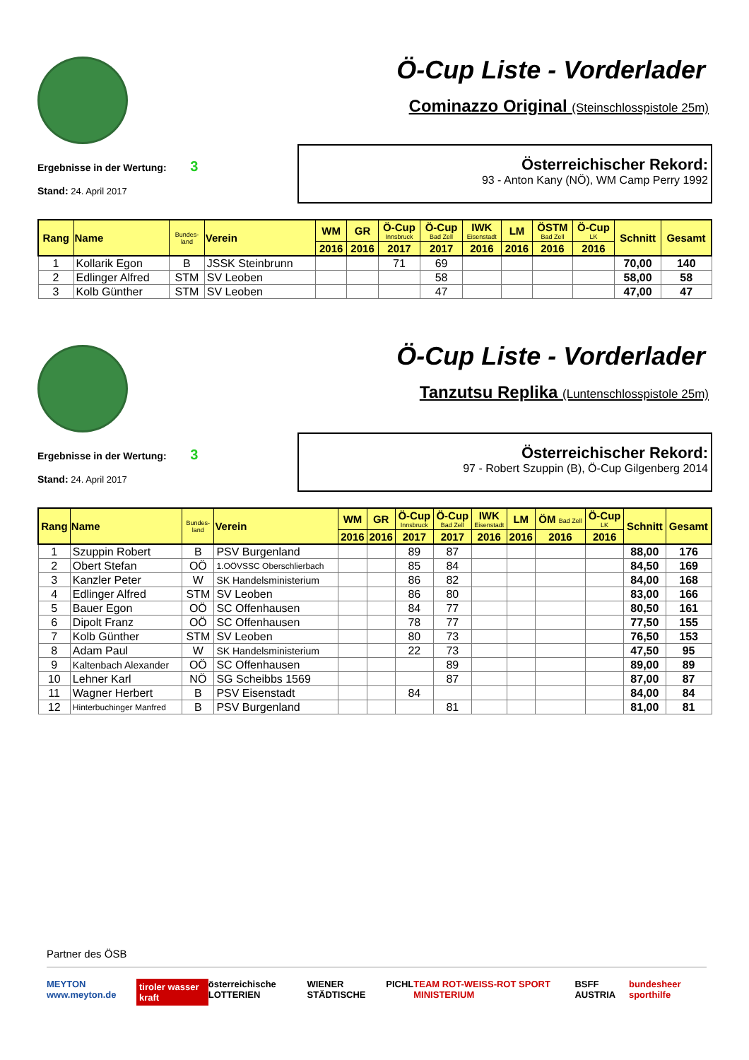Ö-Cup Liste - Vorderlader
Cominazzo Original (Steinschlosspistole 25m)
Ergebnisse in der Wertung: 3
Stand: 24. April 2017
Österreichischer Rekord:
93 - Anton Kany (NÖ), WM Camp Perry 1992
| Rang | Name | Bundes- land | Verein | WM | GR | Ö-Cup Innsbruck | Ö-Cup Bad Zell | IWK Eisenstadt | LM | ÖSTM Bad Zell | Ö-Cup LK | Schnitt | Gesamt |
| --- | --- | --- | --- | --- | --- | --- | --- | --- | --- | --- | --- | --- | --- |
| | | | | 2016 | 2016 | 2017 | 2017 | 2016 | 2016 | 2016 | 2016 | | |
| 1 | Kollarik Egon | B | JSSK Steinbrunn | | | 71 | 69 | | | | | 70,00 | 140 |
| 2 | Edlinger Alfred | STM | SV Leoben | | | | 58 | | | | | 58,00 | 58 |
| 3 | Kolb Günther | STM | SV Leoben | | | | 47 | | | | | 47,00 | 47 |
Ö-Cup Liste - Vorderlader
Tanzutsu Replika (Luntenschlosspistole 25m)
Ergebnisse in der Wertung: 3
Stand: 24. April 2017
Österreichischer Rekord:
97 - Robert Szuppin (B), Ö-Cup Gilgenberg 2014
| Rang | Name | Bundes- land | Verein | WM | GR | Ö-Cup Innsbruck | Ö-Cup Bad Zell | IWK Eisenstadt | LM | ÖM Bad Zell | Ö-Cup LK | Schnitt | Gesamt |
| --- | --- | --- | --- | --- | --- | --- | --- | --- | --- | --- | --- | --- | --- |
| | | | | 2016 | 2016 | 2017 | 2017 | 2016 | 2016 | 2016 | 2016 | | |
| 1 | Szuppin Robert | B | PSV Burgenland | | | 89 | 87 | | | | | 88,00 | 176 |
| 2 | Obert Stefan | OÖ | 1.OÖVSSC Oberschlierbach | | | 85 | 84 | | | | | 84,50 | 169 |
| 3 | Kanzler Peter | W | SK Handelsministerium | | | 86 | 82 | | | | | 84,00 | 168 |
| 4 | Edlinger Alfred | STM | SV Leoben | | | 86 | 80 | | | | | 83,00 | 166 |
| 5 | Bauer Egon | OÖ | SC Offenhausen | | | 84 | 77 | | | | | 80,50 | 161 |
| 6 | Dipolt Franz | OÖ | SC Offenhausen | | | 78 | 77 | | | | | 77,50 | 155 |
| 7 | Kolb Günther | STM | SV Leoben | | | 80 | 73 | | | | | 76,50 | 153 |
| 8 | Adam Paul | W | SK Handelsministerium | | | 22 | 73 | | | | | 47,50 | 95 |
| 9 | Kaltenbach Alexander | OÖ | SC Offenhausen | | | | 89 | | | | | 89,00 | 89 |
| 10 | Lehner Karl | NÖ | SG Scheibbs 1569 | | | | 87 | | | | | 87,00 | 87 |
| 11 | Wagner Herbert | B | PSV Eisenstadt | | | 84 | | | | | | 84,00 | 84 |
| 12 | Hinterbuchinger Manfred | B | PSV Burgenland | | | | 81 | | | | | 81,00 | 81 |
Partner des ÖSB
MEYTON www.meyton.de tiroler wasser kraft österreichische LOTTERIEN WIENER STÄDTISCHE PICHL TEAM ROT-WEISS-ROT SPORT MINISTERIUM BSFF AUSTRIA bundesheer sporthilfe